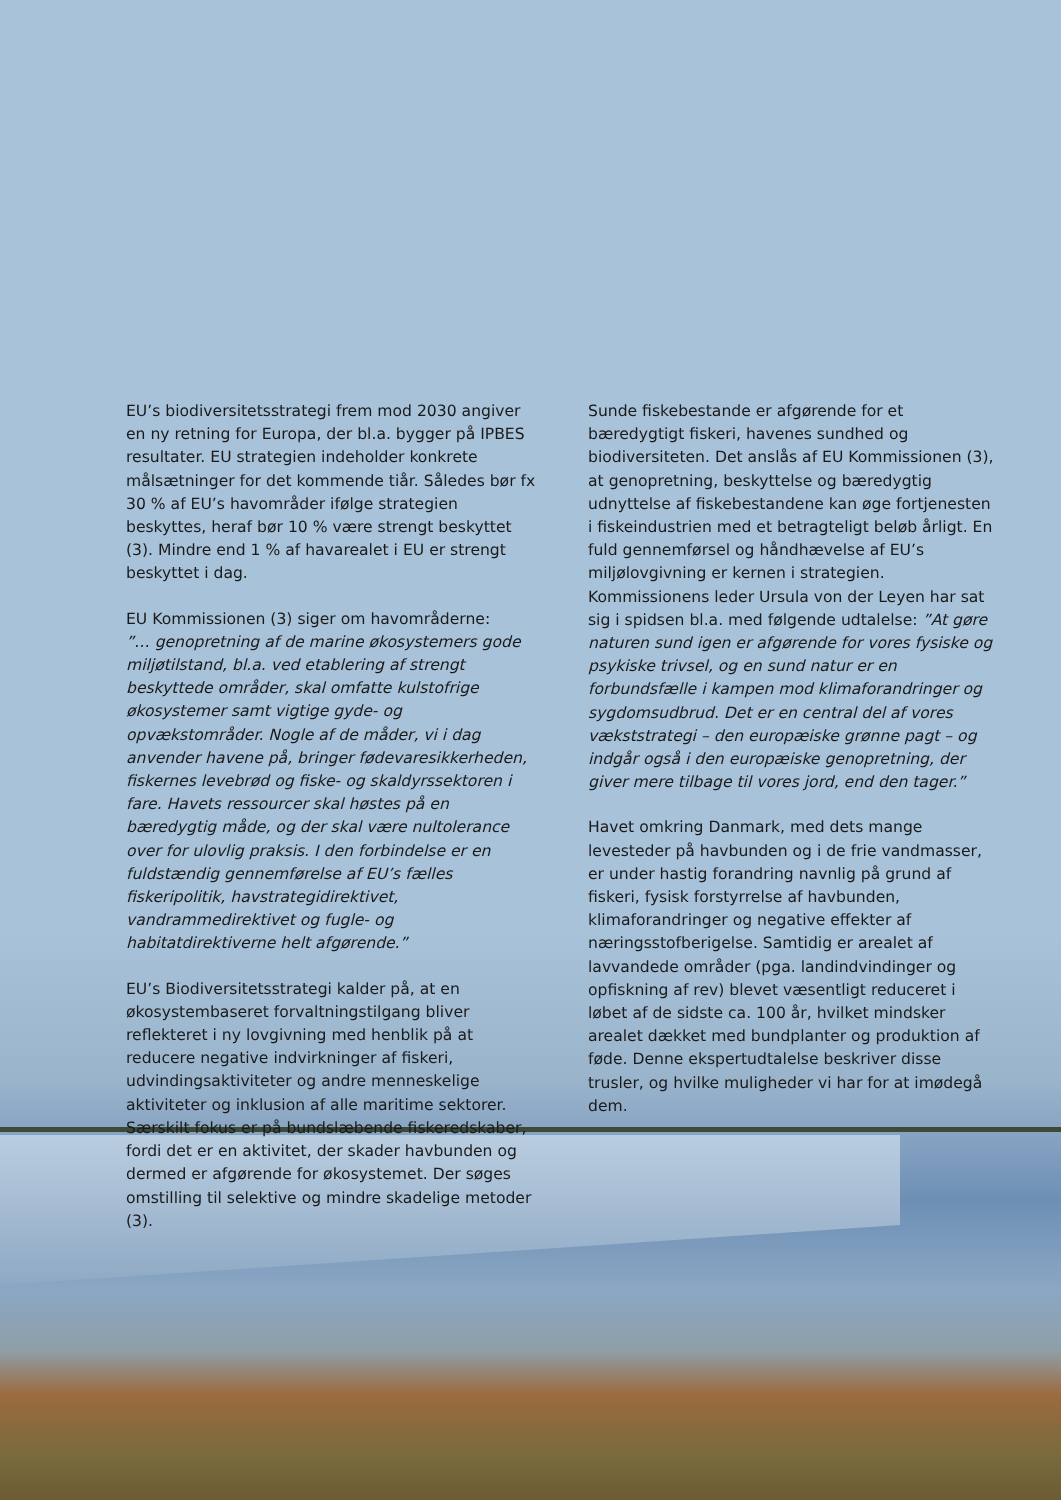EU’s biodiversitetsstrategi frem mod 2030 angiver en ny retning for Europa, der bl.a. bygger på IPBES resultater. EU strategien indeholder konkrete målsætninger for det kommende tiår. Således bør fx 30 % af EU’s havområder ifølge strategien beskyttes, heraf bør 10 % være strengt beskyttet (3). Mindre end 1 % af havarealet i EU er strengt beskyttet i dag.
EU Kommissionen (3) siger om havområderne:
”… genopretning af de marine økosystemers gode miljøtilstand, bl.a. ved etablering af strengt beskyttede områder, skal omfatte kulstofrige økosystemer samt vigtige gyde- og opvækstområder. Nogle af de måder, vi i dag anvender havene på, bringer fødevaresikkerheden, fiskernes levebrød og fiske- og skaldyrssektoren i fare. Havets ressourcer skal høstes på en bæredygtig måde, og der skal være nultolerance over for ulovlig praksis. I den forbindelse er en fuldstændig gennemførelse af EU’s fælles fiskeripolitik, havstrategidirektivet, vandrammedirektivet og fugle- og habitatdirektiverne helt afgørende.”
EU’s Biodiversitetsstrategi kalder på, at en økosystembaseret forvaltningstilgang bliver reflekteret i ny lovgivning med henblik på at reducere negative indvirkninger af fiskeri, udvindingsaktiviteter og andre menneskelige aktiviteter og inklusion af alle maritime sektorer. Særskilt fokus er på bundslæbende fiskeredskaber, fordi det er en aktivitet, der skader havbunden og dermed er afgørende for økosystemet. Der søges omstilling til selektive og mindre skadelige metoder (3).
Sunde fiskebestande er afgørende for et bæredygtigt fiskeri, havenes sundhed og biodiversiteten. Det anslås af EU Kommissionen (3), at genopretning, beskyttelse og bæredygtig udnyttelse af fiskebestandene kan øge fortjenesten i fiskeindustrien med et betragteligt beløb årligt. En fuld gennemførsel og håndhævelse af EU’s miljølovgivning er kernen i strategien. Kommissionens leder Ursula von der Leyen har sat sig i spidsen bl.a. med følgende udtalelse: ”At gøre naturen sund igen er afgørende for vores fysiske og psykiske trivsel, og en sund natur er en forbundsfælle i kampen mod klimaforandringer og sygdomsudbrud. Det er en central del af vores vækststrategi – den europæiske grønne pagt – og indgår også i den europæiske genopretning, der giver mere tilbage til vores jord, end den tager.”
Havet omkring Danmark, med dets mange levesteder på havbunden og i de frie vandmasser, er under hastig forandring navnlig på grund af fiskeri, fysisk forstyrrelse af havbunden, klimaforandringer og negative effekter af næringsstofberigelse. Samtidig er arealet af lavvandede områder (pga. landindvindinger og opfiskning af rev) blevet væsentligt reduceret i løbet af de sidste ca. 100 år, hvilket mindsker arealet dækket med bundplanter og produktion af føde. Denne ekspertudtalelse beskriver disse trusler, og hvilke muligheder vi har for at imødegå dem.